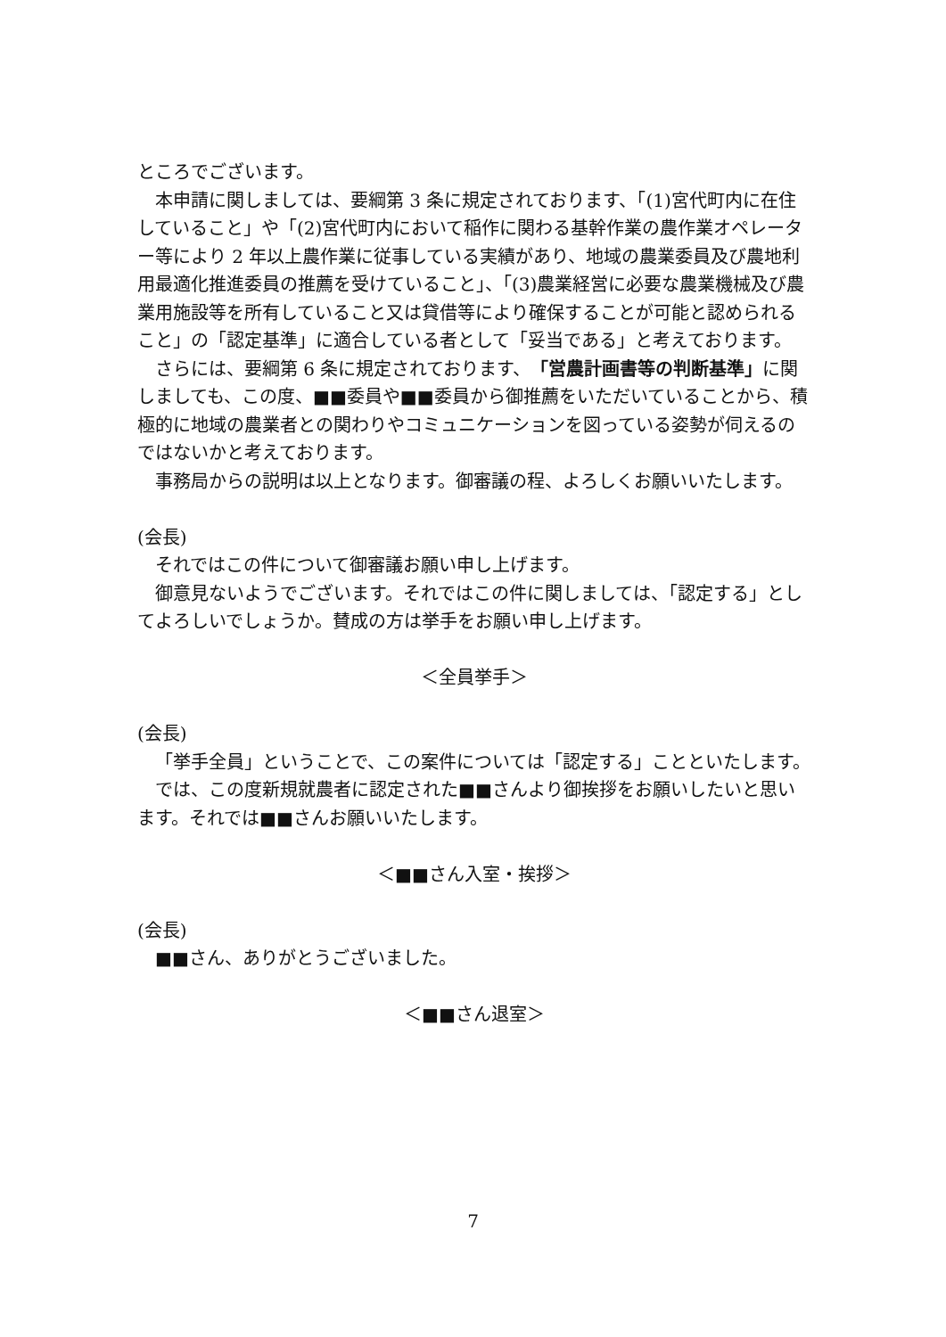ところでございます。
本申請に関しましては、要綱第 3 条に規定されております、「(1)宮代町内に在住していること」や「(2)宮代町内において稲作に関わる基幹作業の農作業オペレーター等により 2 年以上農作業に従事している実績があり、地域の農業委員及び農地利用最適化推進委員の推薦を受けていること」、「(3)農業経営に必要な農業機械及び農業用施設等を所有していること又は貸借等により確保することが可能と認められること」の「認定基準」に適合している者として「妥当である」と考えております。
さらには、要綱第 6 条に規定されております、「営農計画書等の判断基準」に関しましても、この度、■■委員や■■委員から御推薦をいただいていることから、積極的に地域の農業者との関わりやコミュニケーションを図っている姿勢が伺えるのではないかと考えております。
事務局からの説明は以上となります。御審議の程、よろしくお願いいたします。
(会長)
それではこの件について御審議お願い申し上げます。
御意見ないようでございます。それではこの件に関しましては、「認定する」としてよろしいでしょうか。賛成の方は挙手をお願い申し上げます。
＜全員挙手＞
(会長)
「挙手全員」ということで、この案件については「認定する」ことといたします。
では、この度新規就農者に認定された■■さんより御挨拶をお願いしたいと思います。それでは■■さんお願いいたします。
＜■■さん入室・挨拶＞
(会長)
■■さん、ありがとうございました。
＜■■さん退室＞
7